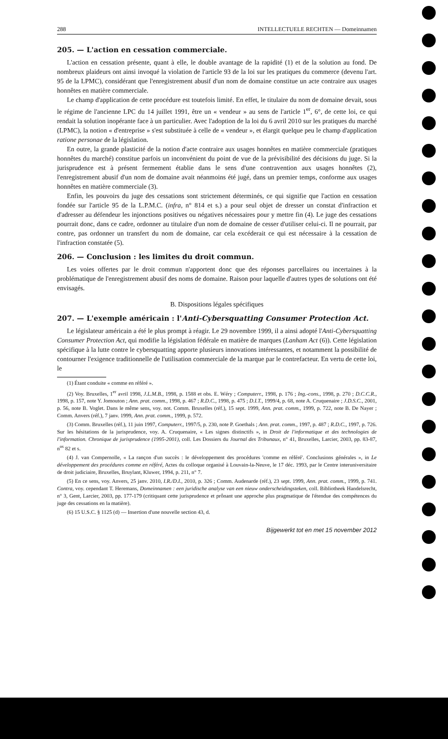288 INTELLECTUELE RECHTEN — Domeinnamen
205. — L'action en cessation commerciale.
L'action en cessation présente, quant à elle, le double avantage de la rapidité (1) et de la solution au fond. De nombreux plaideurs ont ainsi invoqué la violation de l'article 93 de la loi sur les pratiques du commerce (devenu l'art. 95 de la LPMC), considérant que l'enregistrement abusif d'un nom de domaine constitue un acte contraire aux usages honnêtes en matière commerciale.
Le champ d'application de cette procédure est toutefois limité. En effet, le titulaire du nom de domaine devait, sous le régime de l'ancienne LPC du 14 juillet 1991, être un « vendeur » au sens de l'article 1<sup>er</sup>, 6°, de cette loi, ce qui rendait la solution inopérante face à un particulier. Avec l'adoption de la loi du 6 avril 2010 sur les pratiques du marché (LPMC), la notion « d'entreprise » s'est substituée à celle de « vendeur », et élargit quelque peu le champ d'application ratione personae de la législation.
En outre, la grande plasticité de la notion d'acte contraire aux usages honnêtes en matière commerciale (pratiques honnêtes du marché) constitue parfois un inconvénient du point de vue de la prévisibilité des décisions du juge. Si la jurisprudence est à présent fermement établie dans le sens d'une contravention aux usages honnêtes (2), l'enregistrement abusif d'un nom de domaine avait néanmoins été jugé, dans un premier temps, conforme aux usages honnêtes en matière commerciale (3).
Enfin, les pouvoirs du juge des cessations sont strictement déterminés, ce qui signifie que l'action en cessation fondée sur l'article 95 de la L.P.M.C. (infra, n° 814 et s.) a pour seul objet de dresser un constat d'infraction et d'adresser au défendeur les injonctions positives ou négatives nécessaires pour y mettre fin (4). Le juge des cessations pourrait donc, dans ce cadre, ordonner au titulaire d'un nom de domaine de cesser d'utiliser celui-ci. Il ne pourrait, par contre, pas ordonner un transfert du nom de domaine, car cela excéderait ce qui est nécessaire à la cessation de l'infraction constatée (5).
206. — Conclusion : les limites du droit commun.
Les voies offertes par le droit commun n'apportent donc que des réponses parcellaires ou incertaines à la problématique de l'enregistrement abusif des noms de domaine. Raison pour laquelle d'autres types de solutions ont été envisagés.
B. Dispositions légales spécifiques
207. — L'exemple américain : l'Anti-Cybersquatting Consumer Protection Act.
Le législateur américain a été le plus prompt à réagir. Le 29 novembre 1999, il a ainsi adopté l'Anti-Cybersquatting Consumer Protection Act, qui modifie la législation fédérale en matière de marques (Lanham Act (6)). Cette législation spécifique à la lutte contre le cybersquatting apporte plusieurs innovations intéressantes, et notamment la possibilité de contourner l'exigence traditionnelle de l'utilisation commerciale de la marque par le contrefacteur. En vertu de cette loi, le
(1) Étant conduite « comme en référé ».
(2) Voy. Bruxelles, 1<sup>er</sup> avril 1998, J.L.M.B., 1998, p. 1588 et obs. E. Wéry ; Computerr., 1998, p. 176 ; Ing.-cons., 1998, p. 270 ; D.C.C.R., 1998, p. 157, note Y. Jomouton ; Ann. prat. comm., 1998, p. 467 ; R.D.C., 1998, p. 475 ; D.I.T., 1999/4, p. 68, note A. Cruquenaire ; J.D.S.C., 2001, p. 56, note B. Voglet. Dans le même sens, voy. not. Comm. Bruxelles (réf.), 15 sept. 1999, Ann. prat. comm., 1999, p. 722, note B. De Nayer ; Comm. Anvers (réf.), 7 janv. 1999, Ann. prat. comm., 1999, p. 572.
(3) Comm. Bruxelles (réf.), 11 juin 1997, Computerr., 1997/5, p. 230, note P. Goethals ; Ann. prat. comm., 1997, p. 487 ; R.D.C., 1997, p. 726. Sur les hésitations de la jurisprudence, voy. A. Cruquenaire, « Les signes distinctifs », in Droit de l'informatique et des technologies de l'information. Chronique de jurisprudence (1995-2001), coll. Les Dossiers du Journal des Tribunaux, n° 41, Bruxelles, Larcier, 2003, pp. 83-87, n<sup>os</sup> 82 et s.
(4) J. van Compernolle, « La rançon d'un succès : le développement des procédures 'comme en référé'. Conclusions générales », in Le développement des procédures comme en référé, Actes du colloque organisé à Louvain-la-Neuve, le 17 déc. 1993, par le Centre interuniversitaire de droit judiciaire, Bruxelles, Bruylant, Kluwer, 1994, p. 211, n° 7.
(5) En ce sens, voy. Anvers, 25 janv. 2010, I.R./D.I., 2010, p. 326 ; Comm. Audenarde (réf.), 23 sept. 1999, Ann. prat. comm., 1999, p. 741. Contra, voy. cependant T. Heremans, Domeinnamen : een juridische analyse van een nieuw onderscheidingsteken, coll. Bibliotheek Handelsrecht, n° 3, Gent, Larcier, 2003, pp. 177-179 (critiquant cette jurisprudence et prônant une approche plus pragmatique de l'étendue des compétences du juge des cessations en la matière).
(6) 15 U.S.C. § 1125 (d) — Insertion d'une nouvelle section 43, d.
Bijgewerkt tot en met 15 november 2012